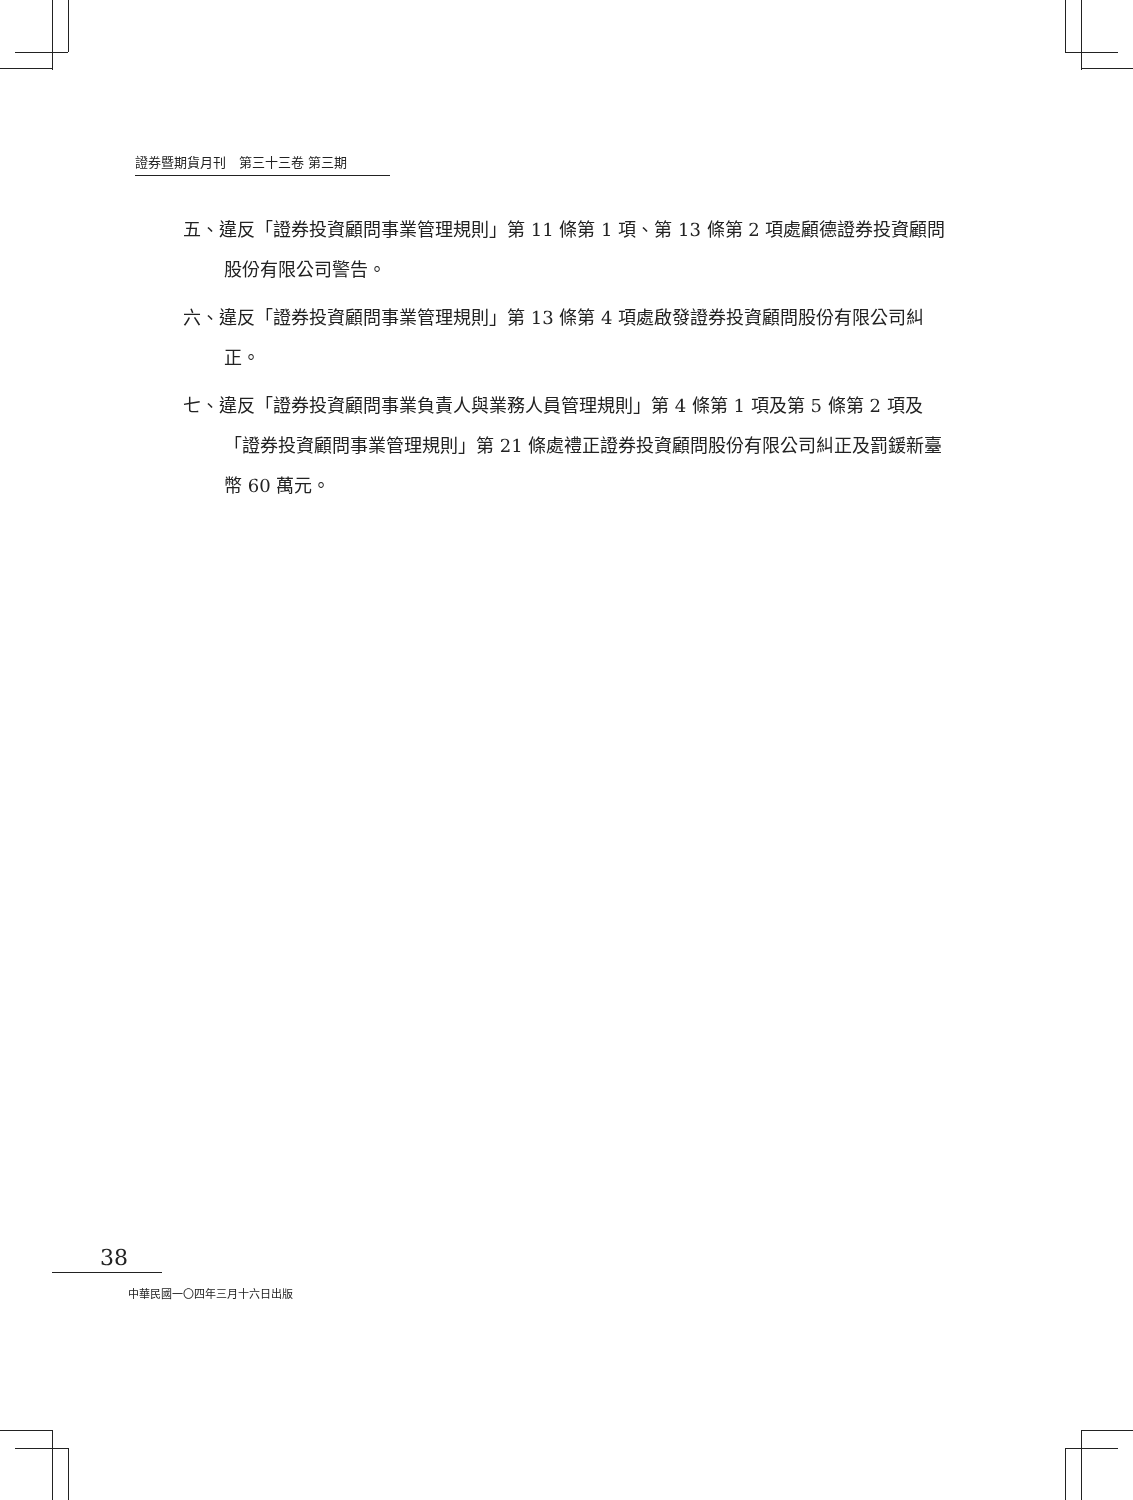證券暨期貨月刊　第三十三卷 第三期
五、違反「證券投資顧問事業管理規則」第 11 條第 1 項、第 13 條第 2 項處顧德證券投資顧問股份有限公司警告。
六、違反「證券投資顧問事業管理規則」第 13 條第 4 項處啟發證券投資顧問股份有限公司糾正。
七、違反「證券投資顧問事業負責人與業務人員管理規則」第 4 條第 1 項及第 5 條第 2 項及「證券投資顧問事業管理規則」第 21 條處禮正證券投資顧問股份有限公司糾正及罰鍰新臺幣 60 萬元。
38
中華民國一〇四年三月十六日出版